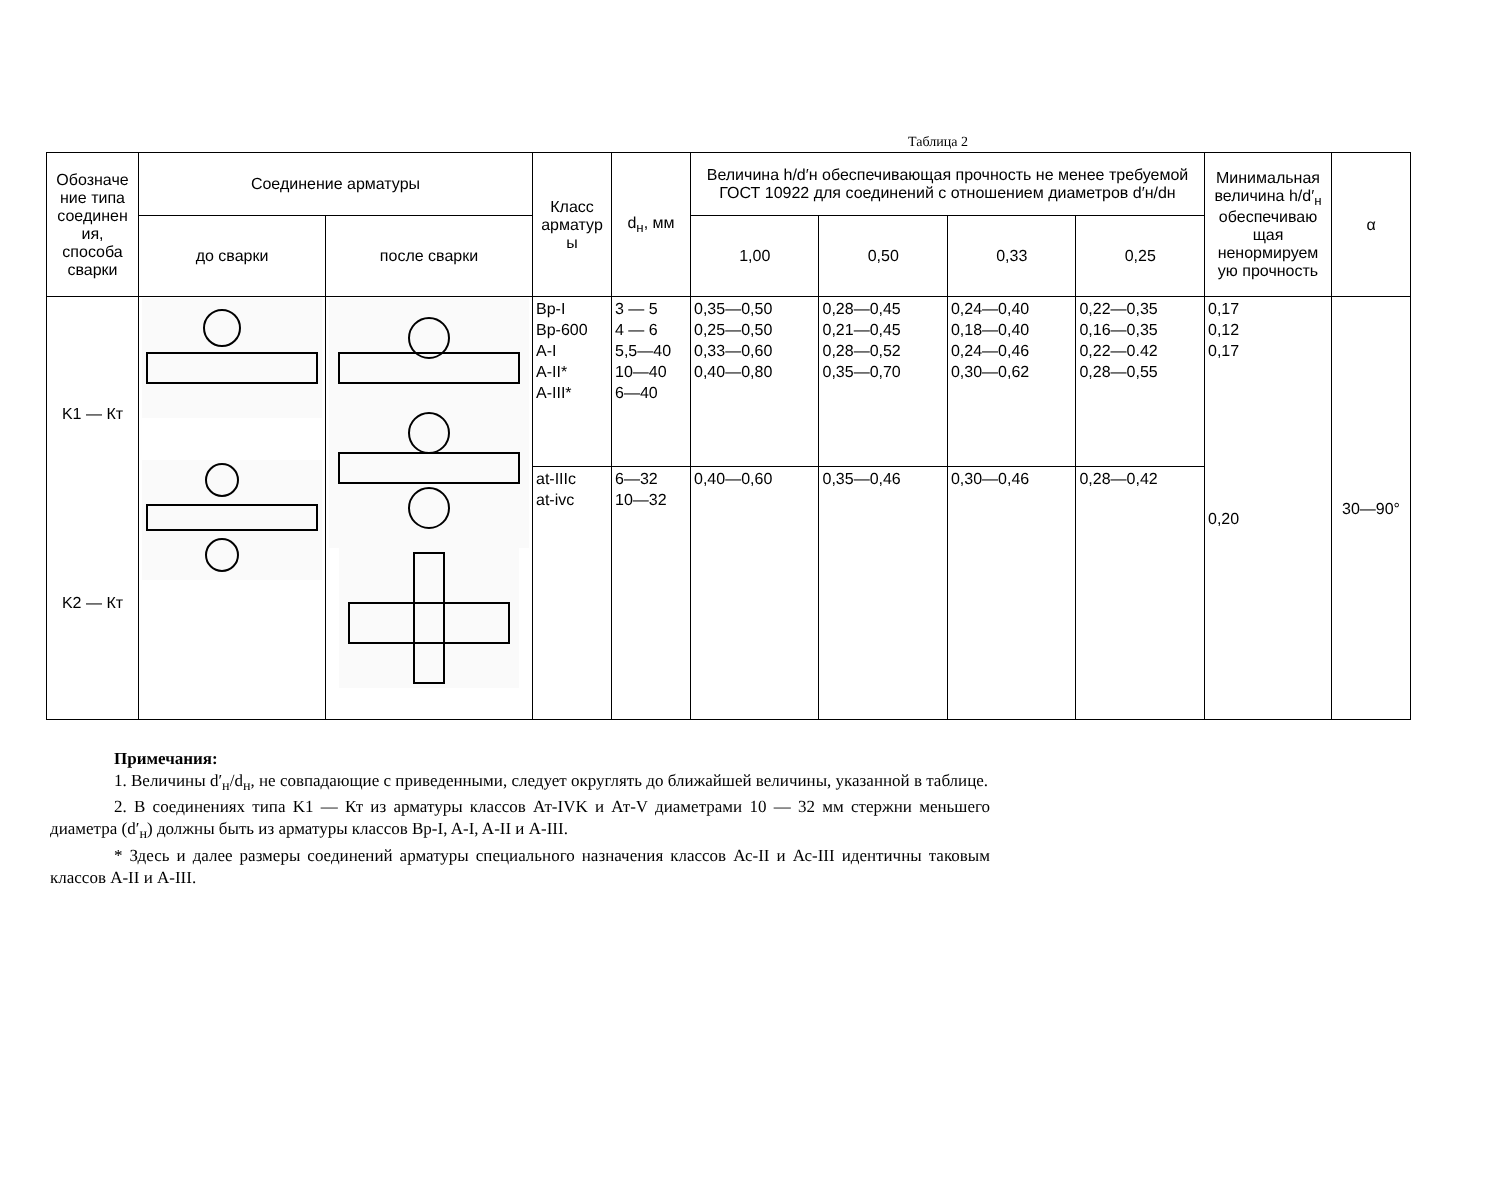Таблица 2
| Обозначе ние типа соединен ия, способа сварки | Соединение арматуры | | Класс арматур ы | d<sub>н</sub>, мм | Величина h/d′н обеспечивающая прочность не менее требуемой ГОСТ 10922 для соединений с отношением диаметров d′н/dн | | | | Минимальная величина h/d′<sub>н</sub> обеспечиваю щая ненормируем ую прочность | α |
| --- | --- | --- | --- | --- | --- | --- | --- | --- | --- | --- |
| | до сварки | после сварки | | | 1,00 | 0,50 | 0,33 | 0,25 | | |
| K1 — Кт K2 — Кт | | | Вр-I Вр-600 A-I A-II* A-III* | 3 — 5 4 — 6 5,5—40 10—40 6—40 | 0,35—0,50 0,25—0,50 0,33—0,60 0,40—0,80 | 0,28—0,45 0,21—0,45 0,28—0,52 0,35—0,70 | 0,24—0,40 0,18—0,40 0,24—0,46 0,30—0,62 | 0,22—0,35 0,16—0,35 0,22—0.42 0,28—0,55 | 0,17 0,12 0,17 0,20 | 30—90° |
| | | | at-IIIc at-ivc | 6—32 10—32 | 0,40—0,60 | 0,35—0,46 | 0,30—0,46 | 0,28—0,42 | | |
Примечания:
1. Величины d′<sub>н</sub>/d<sub>н</sub>, не совпадающие с приведенными, следует округлять до ближайшей величины, указанной в таблице.
2. В соединениях типа K1 — Кт из арматуры классов Ат-IVK и Ат-V диаметрами 10 — 32 мм стержни меньшего диаметра (d′<sub>н</sub>) должны быть из арматуры классов Вр-I, A-I, A-II и A-III.
* Здесь и далее размеры соединений арматуры специального назначения классов Ас-II и Ас-III идентичны таковым классов A-II и A-III.